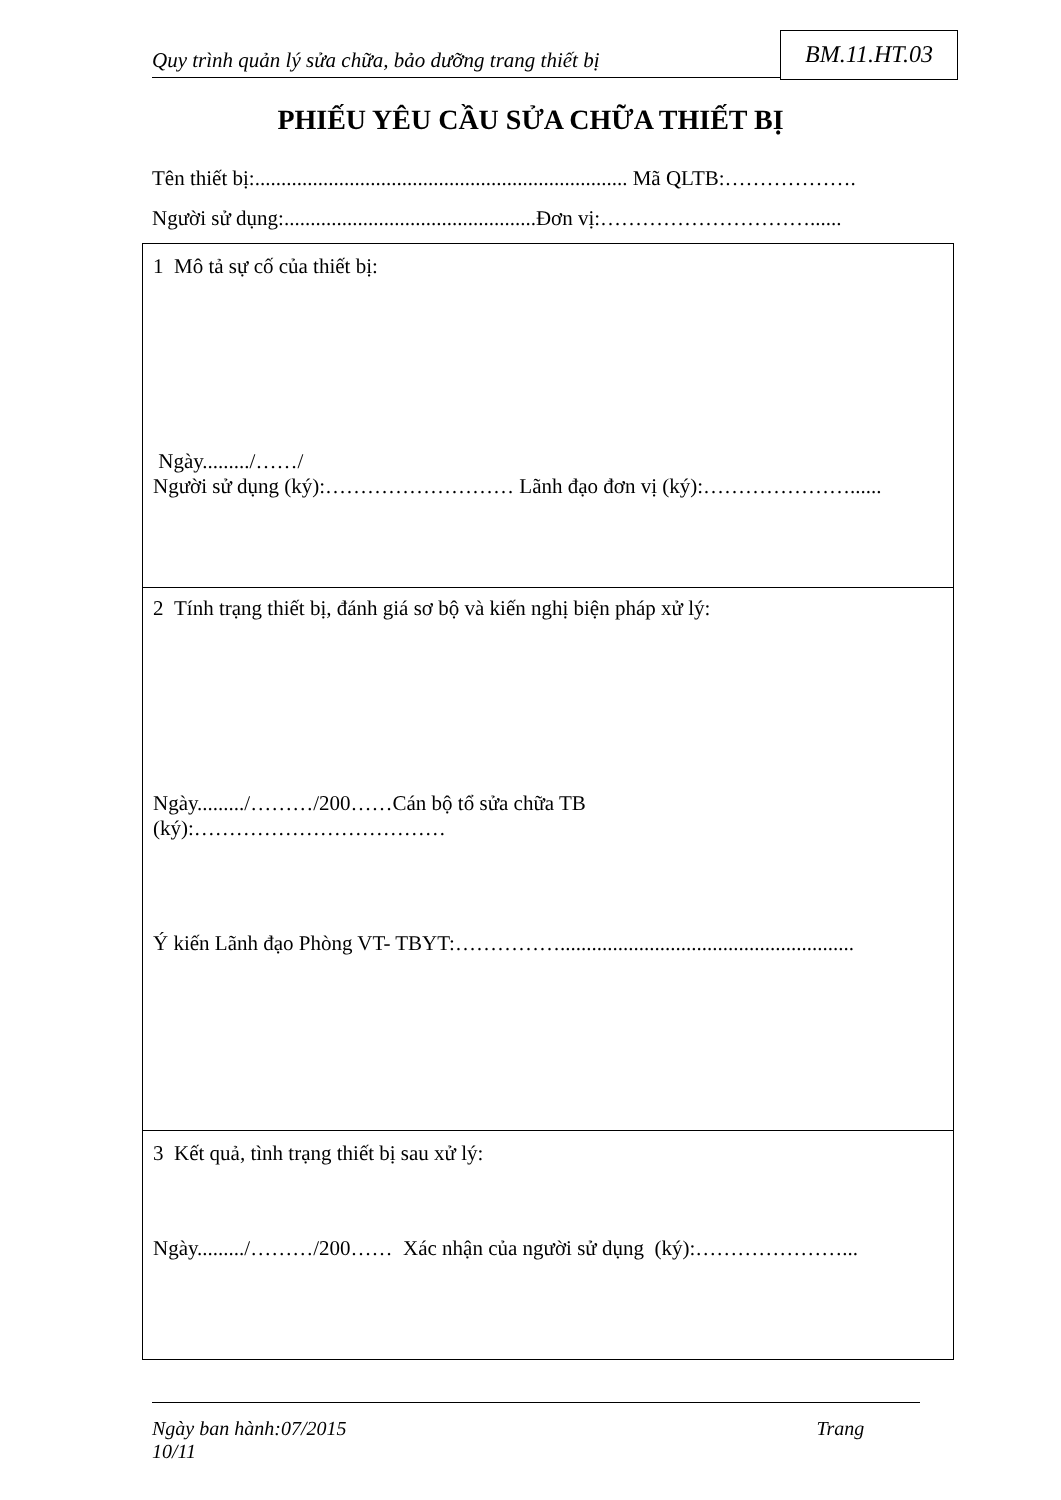Quy trình quản lý sửa chữa, bảo dưỡng trang thiết bị
BM.11.HT.03
PHIẾU YÊU CẦU SỬA CHỮA THIẾT BỊ
Tên thiết bị:....................................................................... Mã QLTB:……………….
Người sử dụng:................................................Đơn vị:…………………………......
1 Mô tả sự cố của thiết bị:
Ngày........./……/
Người sử dụng (ký):……………………… Lãnh đạo đơn vị (ký):…………………......
2 Tính trạng thiết bị, đánh giá sơ bộ và kiến nghị biện pháp xử lý:
Ngày........./………/200……Cán bộ tổ sửa chữa TB
(ký):………………………………
Ý kiến Lãnh đạo Phòng VT- TBYT:……………........................................................
3 Kết quả, tình trạng thiết bị sau xử lý:
Ngày........./………/200…… Xác nhận của người sử dụng (ký):…………………...
Ngày ban hành:07/2015 Trang
10/11